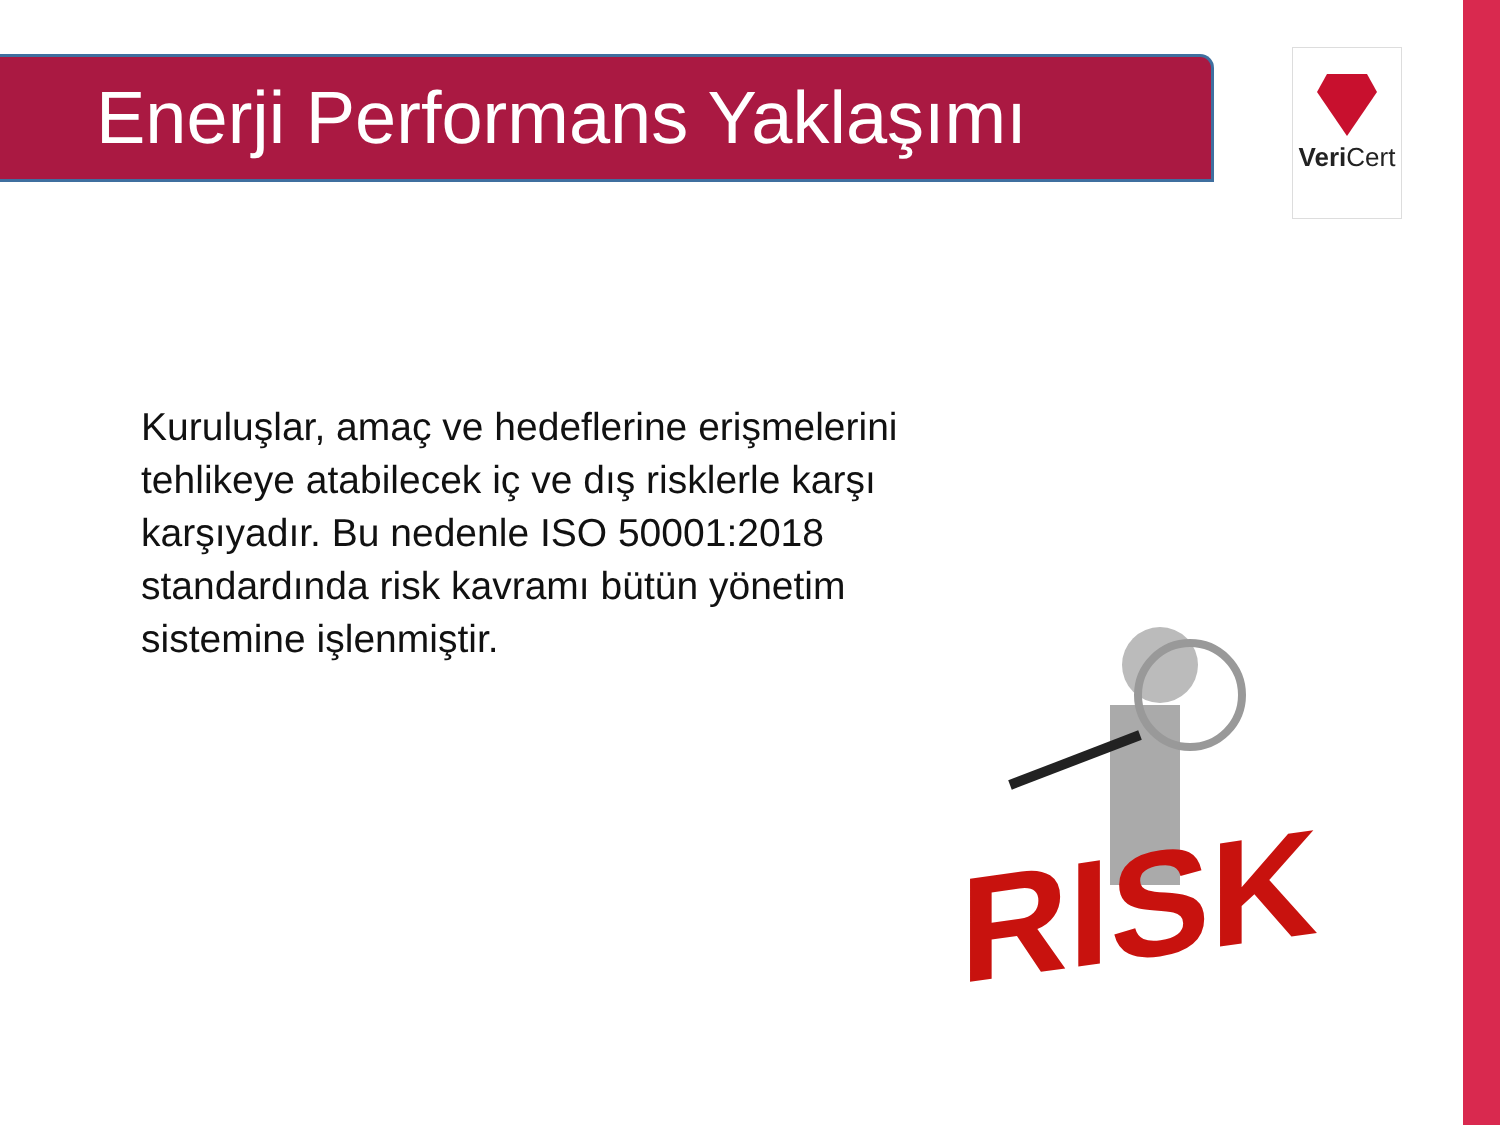Enerji Performans Yaklaşımı Veri Cert
Kuruluşlar, amaç ve hedeflerine erişmelerini tehlikeye atabilecek iç ve dış risklerle karşı karşıyadır. Bu nedenle ISO 50001:2018 standardında risk kavramı bütün yönetim sistemine işlenmiştir.
RISK